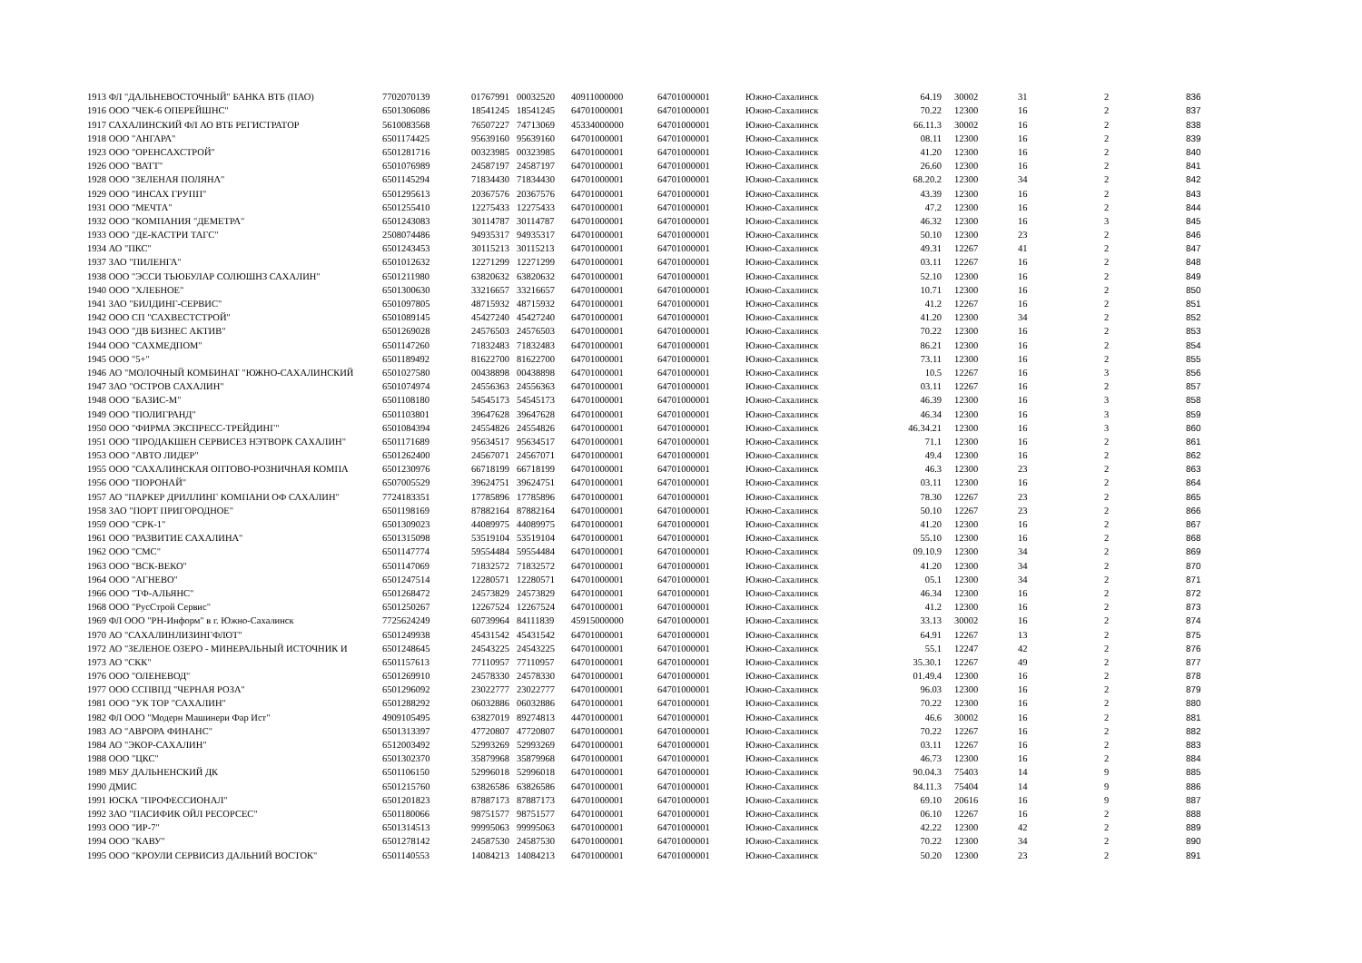| 1913 ФЛ "ДАЛЬНЕВОСТОЧНЫЙ" БАНКА ВТБ (ПАО) | 7702070139 | 01767991 | 00032520 | 40911000000 | 64701000001 | Южно-Сахалинск | 64.19 | 30002 | 31 | 2 | 836 |
| 1916 ООО "ЧЕК-6 ОПЕРЕЙШНС" | 6501306086 | 18541245 | 18541245 | 64701000001 | 64701000001 | Южно-Сахалинск | 70.22 | 12300 | 16 | 2 | 837 |
| 1917 САХАЛИНСКИЙ ФЛ АО ВТБ РЕГИСТРАТОР | 5610083568 | 76507227 | 74713069 | 45334000000 | 64701000001 | Южно-Сахалинск | 66.11.3 | 30002 | 16 | 2 | 838 |
| 1918 ООО "АНГАРА" | 6501174425 | 95639160 | 95639160 | 64701000001 | 64701000001 | Южно-Сахалинск | 08.11 | 12300 | 16 | 2 | 839 |
| 1923 ООО "ОРЕНСАХСТРОЙ" | 6501281716 | 00323985 | 00323985 | 64701000001 | 64701000001 | Южно-Сахалинск | 41.20 | 12300 | 16 | 2 | 840 |
| 1926 ООО "ВАТТ" | 6501076989 | 24587197 | 24587197 | 64701000001 | 64701000001 | Южно-Сахалинск | 26.60 | 12300 | 16 | 2 | 841 |
| 1928 ООО "ЗЕЛЕНАЯ ПОЛЯНА" | 6501145294 | 71834430 | 71834430 | 64701000001 | 64701000001 | Южно-Сахалинск | 68.20.2 | 12300 | 34 | 2 | 842 |
| 1929 ООО "ИНСАХ ГРУПП" | 6501295613 | 20367576 | 20367576 | 64701000001 | 64701000001 | Южно-Сахалинск | 43.39 | 12300 | 16 | 2 | 843 |
| 1931 ООО "МЕЧТА" | 6501255410 | 12275433 | 12275433 | 64701000001 | 64701000001 | Южно-Сахалинск | 47.2 | 12300 | 16 | 2 | 844 |
| 1932 ООО "КОМПАНИЯ "ДЕМЕТРА" | 6501243083 | 30114787 | 30114787 | 64701000001 | 64701000001 | Южно-Сахалинск | 46.32 | 12300 | 16 | 3 | 845 |
| 1933 ООО "ДЕ-КАСТРИ ТАГС" | 2508074486 | 94935317 | 94935317 | 64701000001 | 64701000001 | Южно-Сахалинск | 50.10 | 12300 | 23 | 2 | 846 |
| 1934 АО "ПКС" | 6501243453 | 30115213 | 30115213 | 64701000001 | 64701000001 | Южно-Сахалинск | 49.31 | 12267 | 41 | 2 | 847 |
| 1937 ЗАО "ПИЛЕНГА" | 6501012632 | 12271299 | 12271299 | 64701000001 | 64701000001 | Южно-Сахалинск | 03.11 | 12267 | 16 | 2 | 848 |
| 1938 ООО "ЭССИ ТЬЮБУЛАР СОЛЮШНЗ САХАЛИН" | 6501211980 | 63820632 | 63820632 | 64701000001 | 64701000001 | Южно-Сахалинск | 52.10 | 12300 | 16 | 2 | 849 |
| 1940 ООО "ХЛЕБНОЕ" | 6501300630 | 33216657 | 33216657 | 64701000001 | 64701000001 | Южно-Сахалинск | 10.71 | 12300 | 16 | 2 | 850 |
| 1941 ЗАО "БИЛДИНГ-СЕРВИС" | 6501097805 | 48715932 | 48715932 | 64701000001 | 64701000001 | Южно-Сахалинск | 41.2 | 12267 | 16 | 2 | 851 |
| 1942 ООО СП "САХВЕСТСТРОЙ" | 6501089145 | 45427240 | 45427240 | 64701000001 | 64701000001 | Южно-Сахалинск | 41.20 | 12300 | 34 | 2 | 852 |
| 1943 ООО "ДВ БИЗНЕС АКТИВ" | 6501269028 | 24576503 | 24576503 | 64701000001 | 64701000001 | Южно-Сахалинск | 70.22 | 12300 | 16 | 2 | 853 |
| 1944 ООО "САХМЕДПОМ" | 6501147260 | 71832483 | 71832483 | 64701000001 | 64701000001 | Южно-Сахалинск | 86.21 | 12300 | 16 | 2 | 854 |
| 1945 ООО "5+" | 6501189492 | 81622700 | 81622700 | 64701000001 | 64701000001 | Южно-Сахалинск | 73.11 | 12300 | 16 | 2 | 855 |
| 1946 АО "МОЛОЧНЫЙ КОМБИНАТ "ЮЖНО-САХАЛИНСКИЙ | 6501027580 | 00438898 | 00438898 | 64701000001 | 64701000001 | Южно-Сахалинск | 10.5 | 12267 | 16 | 3 | 856 |
| 1947 ЗАО "ОСТРОВ САХАЛИН" | 6501074974 | 24556363 | 24556363 | 64701000001 | 64701000001 | Южно-Сахалинск | 03.11 | 12267 | 16 | 2 | 857 |
| 1948 ООО "БАЗИС-М" | 6501108180 | 54545173 | 54545173 | 64701000001 | 64701000001 | Южно-Сахалинск | 46.39 | 12300 | 16 | 3 | 858 |
| 1949 ООО "ПОЛИГРАНД" | 6501103801 | 39647628 | 39647628 | 64701000001 | 64701000001 | Южно-Сахалинск | 46.34 | 12300 | 16 | 3 | 859 |
| 1950 ООО "ФИРМА ЭКСПРЕСС-ТРЕЙДИНГ" | 6501084394 | 24554826 | 24554826 | 64701000001 | 64701000001 | Южно-Сахалинск | 46.34.21 | 12300 | 16 | 3 | 860 |
| 1951 ООО "ПРОДАКШЕН СЕРВИСЕЗ НЭТВОРК САХАЛИН" | 6501171689 | 95634517 | 95634517 | 64701000001 | 64701000001 | Южно-Сахалинск | 71.1 | 12300 | 16 | 2 | 861 |
| 1953 ООО "АВТО ЛИДЕР" | 6501262400 | 24567071 | 24567071 | 64701000001 | 64701000001 | Южно-Сахалинск | 49.4 | 12300 | 16 | 2 | 862 |
| 1955 ООО "САХАЛИНСКАЯ ОПТОВО-РОЗНИЧНАЯ КОМПА | 6501230976 | 66718199 | 66718199 | 64701000001 | 64701000001 | Южно-Сахалинск | 46.3 | 12300 | 23 | 2 | 863 |
| 1956 ООО "ПОРОНАЙ" | 6507005529 | 39624751 | 39624751 | 64701000001 | 64701000001 | Южно-Сахалинск | 03.11 | 12300 | 16 | 2 | 864 |
| 1957 АО "ПАРКЕР ДРИЛЛИНГ КОМПАНИ ОФ САХАЛИН" | 7724183351 | 17785896 | 17785896 | 64701000001 | 64701000001 | Южно-Сахалинск | 78.30 | 12267 | 23 | 2 | 865 |
| 1958 ЗАО "ПОРТ ПРИГОРОДНОЕ" | 6501198169 | 87882164 | 87882164 | 64701000001 | 64701000001 | Южно-Сахалинск | 50.10 | 12267 | 23 | 2 | 866 |
| 1959 ООО "СРК-1" | 6501309023 | 44089975 | 44089975 | 64701000001 | 64701000001 | Южно-Сахалинск | 41.20 | 12300 | 16 | 2 | 867 |
| 1961 ООО "РАЗВИТИЕ САХАЛИНА" | 6501315098 | 53519104 | 53519104 | 64701000001 | 64701000001 | Южно-Сахалинск | 55.10 | 12300 | 16 | 2 | 868 |
| 1962 ООО "СМС" | 6501147774 | 59554484 | 59554484 | 64701000001 | 64701000001 | Южно-Сахалинск | 09.10.9 | 12300 | 34 | 2 | 869 |
| 1963 ООО "ВСК-ВЕКО" | 6501147069 | 71832572 | 71832572 | 64701000001 | 64701000001 | Южно-Сахалинск | 41.20 | 12300 | 34 | 2 | 870 |
| 1964 ООО "АГНЕВО" | 6501247514 | 12280571 | 12280571 | 64701000001 | 64701000001 | Южно-Сахалинск | 05.1 | 12300 | 34 | 2 | 871 |
| 1966 ООО "ТФ-АЛЬЯНС" | 6501268472 | 24573829 | 24573829 | 64701000001 | 64701000001 | Южно-Сахалинск | 46.34 | 12300 | 16 | 2 | 872 |
| 1968 ООО "РусСтрой Сервис" | 6501250267 | 12267524 | 12267524 | 64701000001 | 64701000001 | Южно-Сахалинск | 41.2 | 12300 | 16 | 2 | 873 |
| 1969 ФЛ ООО "РН-Информ" в г. Южно-Сахалинск | 7725624249 | 60739964 | 84111839 | 45915000000 | 64701000001 | Южно-Сахалинск | 33.13 | 30002 | 16 | 2 | 874 |
| 1970 АО "САХАЛИНЛИЗИНГФЛОТ" | 6501249938 | 45431542 | 45431542 | 64701000001 | 64701000001 | Южно-Сахалинск | 64.91 | 12267 | 13 | 2 | 875 |
| 1972 АО "ЗЕЛЕНОЕ ОЗЕРО - МИНЕРАЛЬНЫЙ ИСТОЧНИК И | 6501248645 | 24543225 | 24543225 | 64701000001 | 64701000001 | Южно-Сахалинск | 55.1 | 12247 | 42 | 2 | 876 |
| 1973 АО "СКК" | 6501157613 | 77110957 | 77110957 | 64701000001 | 64701000001 | Южно-Сахалинск | 35.30.1 | 12267 | 49 | 2 | 877 |
| 1976 ООО "ОЛЕНЕВОД" | 6501269910 | 24578330 | 24578330 | 64701000001 | 64701000001 | Южно-Сахалинск | 01.49.4 | 12300 | 16 | 2 | 878 |
| 1977 ООО ССПВПД "ЧЕРНАЯ РОЗА" | 6501296092 | 23022777 | 23022777 | 64701000001 | 64701000001 | Южно-Сахалинск | 96.03 | 12300 | 16 | 2 | 879 |
| 1981 ООО "УК ТОР "САХАЛИН" | 6501288292 | 06032886 | 06032886 | 64701000001 | 64701000001 | Южно-Сахалинск | 70.22 | 12300 | 16 | 2 | 880 |
| 1982 ФЛ ООО "Модерн Машинери Фар Ист" | 4909105495 | 63827019 | 89274813 | 44701000001 | 64701000001 | Южно-Сахалинск | 46.6 | 30002 | 16 | 2 | 881 |
| 1983 АО "АВРОРА ФИНАНС" | 6501313397 | 47720807 | 47720807 | 64701000001 | 64701000001 | Южно-Сахалинск | 70.22 | 12267 | 16 | 2 | 882 |
| 1984 АО "ЭКОР-САХАЛИН" | 6512003492 | 52993269 | 52993269 | 64701000001 | 64701000001 | Южно-Сахалинск | 03.11 | 12267 | 16 | 2 | 883 |
| 1988 ООО "ЦКС" | 6501302370 | 35879968 | 35879968 | 64701000001 | 64701000001 | Южно-Сахалинск | 46.73 | 12300 | 16 | 2 | 884 |
| 1989 МБУ ДАЛЬНЕНСКИЙ ДК | 6501106150 | 52996018 | 52996018 | 64701000001 | 64701000001 | Южно-Сахалинск | 90.04.3 | 75403 | 14 | 9 | 885 |
| 1990 ДМИС | 6501215760 | 63826586 | 63826586 | 64701000001 | 64701000001 | Южно-Сахалинск | 84.11.3 | 75404 | 14 | 9 | 886 |
| 1991 ЮСКА "ПРОФЕССИОНАЛ" | 6501201823 | 87887173 | 87887173 | 64701000001 | 64701000001 | Южно-Сахалинск | 69.10 | 20616 | 16 | 9 | 887 |
| 1992 ЗАО "ПАСИФИК ОЙЛ РЕСОРСЕС" | 6501180066 | 98751577 | 98751577 | 64701000001 | 64701000001 | Южно-Сахалинск | 06.10 | 12267 | 16 | 2 | 888 |
| 1993 ООО "ИР-7" | 6501314513 | 99995063 | 99995063 | 64701000001 | 64701000001 | Южно-Сахалинск | 42.22 | 12300 | 42 | 2 | 889 |
| 1994 ООО "КАВУ" | 6501278142 | 24587530 | 24587530 | 64701000001 | 64701000001 | Южно-Сахалинск | 70.22 | 12300 | 34 | 2 | 890 |
| 1995 ООО "КРОУЛИ СЕРВИСИЗ ДАЛЬНИЙ ВОСТОК" | 6501140553 | 14084213 | 14084213 | 64701000001 | 64701000001 | Южно-Сахалинск | 50.20 | 12300 | 23 | 2 | 891 |